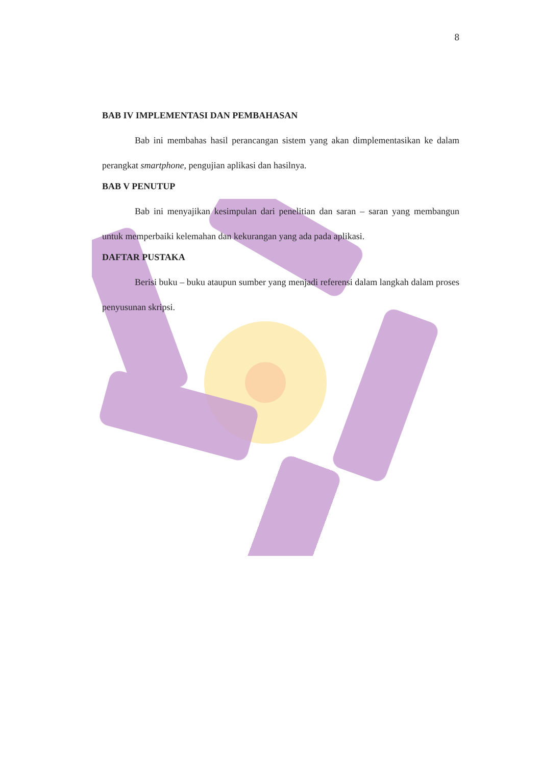8
BAB IV IMPLEMENTASI DAN PEMBAHASAN
Bab ini membahas hasil perancangan sistem yang akan dimplementasikan ke dalam perangkat smartphone, pengujian aplikasi dan hasilnya.
BAB V PENUTUP
Bab ini menyajikan kesimpulan dari penelitian dan saran – saran yang membangun untuk memperbaiki kelemahan dan kekurangan yang ada pada aplikasi.
DAFTAR PUSTAKA
Berisi buku – buku ataupun sumber yang menjadi referensi dalam langkah dalam proses penyusunan skripsi.